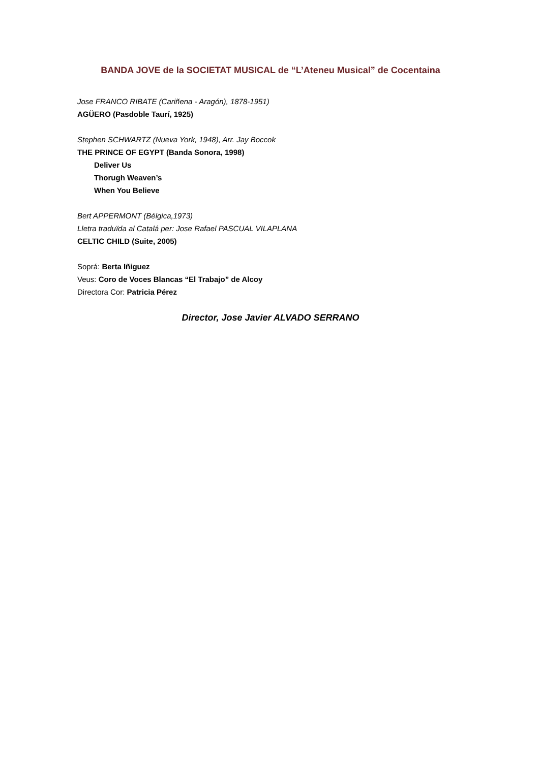BANDA JOVE de la SOCIETAT MUSICAL de “L’Ateneu Musical” de Cocentaina
Jose FRANCO RIBATE (Cariñena - Aragón), 1878-1951)
AGÜERO (Pasdoble Taurí, 1925)
Stephen SCHWARTZ (Nueva York, 1948), Arr. Jay Boccok
THE PRINCE OF EGYPT (Banda Sonora, 1998)
Deliver Us
Thorugh Weaven’s
When You Believe
Bert APPERMONT (Bélgica,1973)
Lletra traduïda al Catalá per: Jose Rafael PASCUAL VILAPLANA
CELTIC CHILD (Suite, 2005)
Soprá: Berta Iñiguez
Veus: Coro de Voces Blancas “El Trabajo” de Alcoy
Directora Cor: Patricia Pérez
Director, Jose Javier ALVADO SERRANO